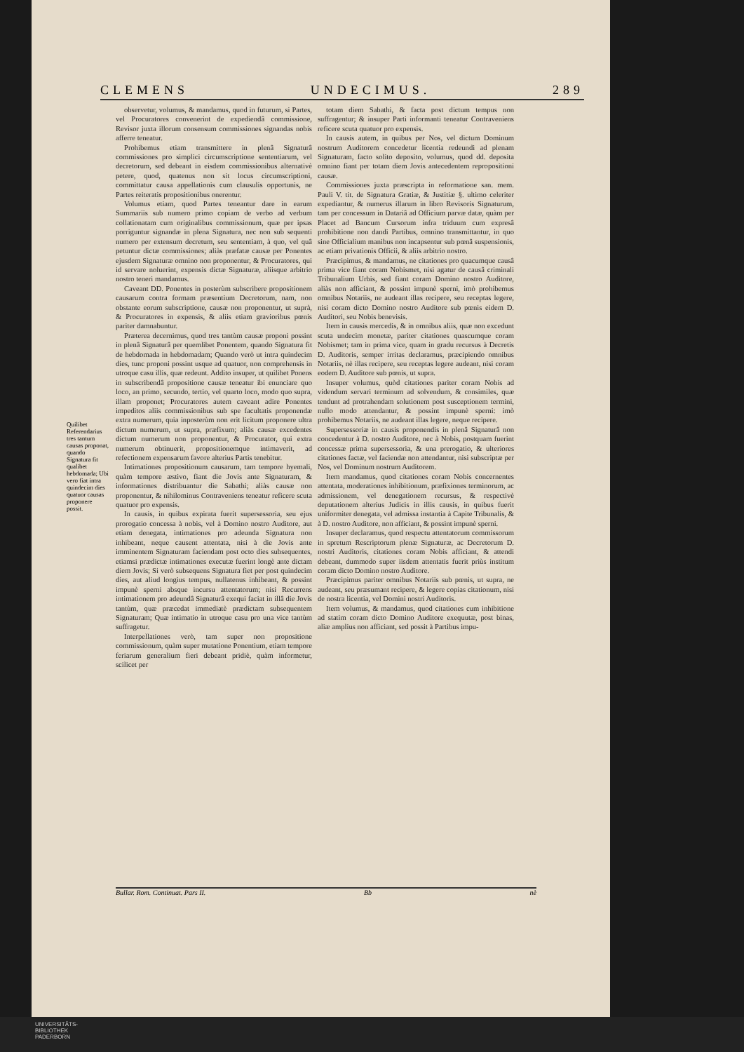CLEMENS UNDECIMUS. 289
Quilibet Referendarius tres tantum causas proponat, quando Signatura fit qualibet hebdomada; Ubi vero fiat intra quindecim dies quatuor causas proponere possit.
observetur, volumus, & mandamus, quod in futurum, si Partes, vel Procuratores convenerint de expediendâ commissione, Revisor juxta illorum consensum commissiones signandas nobis afferre teneatur.
Prohibemus etiam transmittere in plenâ Signaturâ commissiones pro simplici circumscriptione sententiarum, vel decretorum, sed debeant in eisdem commissionibus alternativè petere, quod, quatenus non sit locus circumscriptioni, committatur causa appellationis cum clausulis opportunis, ne Partes reiteratis propositionibus onerentur.
Volumus etiam, quod Partes teneantur dare in earum Summariis sub numero primo copiam de verbo ad verbum collationatam cum originalibus commissionum, quæ per ipsas porriguntur signandæ in plena Signatura, nec non sub sequenti numero per extensum decretum, seu sententiam, à quo, vel quâ petuntur dictæ commissiones; aliàs præfatæ causæ per Ponentes ejusdem Signaturæ omnino non proponentur, & Procuratores, qui id servare noluerint, expensis dictæ Signaturæ, aliisque arbitrio nostro teneri mandamus.
Caveant DD. Ponentes in posterùm subscribere propositionem causarum contra formam præsentium Decretorum, nam, non obstante eorum subscriptione, causæ non proponentur, ut suprà, & Procuratores in expensis, & aliis etiam gravioribus pœnis pariter damnabuntur.
Præterea decernimus, quod tres tantùm causæ proponi possint in plenâ Signaturâ per quemlibet Ponentem, quando Signatura fit de hebdomada in hebdomadam; Quando verò ut intra quindecim dies, tunc proponi possint usque ad quatuor, non comprehensis in utroque casu illis, quæ redeunt. Addito insuper, ut quilibet Ponens in subscribendâ propositione causæ teneatur ibi enunciare quo loco, an primo, secundo, tertio, vel quarto loco, modo quo supra, illam proponet; Procuratores autem caveant adire Ponentes impeditos aliis commissionibus sub spe facultatis proponendæ extra numerum, quia inposterùm non erit licitum proponere ultra dictum numerum, ut supra, præfixum; aliàs causæ excedentes dictum numerum non proponentur, & Procurator, qui extra numerum obtinuerit, propositionemque intimaverit, ad refectionem expensarum favore alterius Partis tenebitur.
Intimationes propositionum causarum, tam tempore hyemali, quàm tempore æstivo, fiant die Jovis ante Signaturam, & informationes distribuantur die Sabathi; aliàs causæ non proponentur, & nihilominus Contraveniens teneatur reficere scuta quatuor pro expensis.
In causis, in quibus expirata fuerit supersessoria, seu ejus prorogatio concessa à nobis, vel à Domino nostro Auditore, aut etiam denegata, intimationes pro adeunda Signatura non inhibeant, neque causent attentata, nisi à die Jovis ante imminentem Signaturam faciendam post octo dies subsequentes, etiamsi prædictæ intimationes executæ fuerint longè ante dictam diem Jovis; Si verò subsequens Signatura fiet per post quindecim dies, aut aliud longius tempus, nullatenus inhibeant, & possint impunè sperni absque incursu attentatorum; nisi Recurrens intimationem pro adeundâ Signaturâ exequi faciat in illâ die Jovis tantùm, quæ præcedat immediatè prædictam subsequentem Signaturam; Quæ intimatio in utroque casu pro una vice tantùm suffragetur.
Interpellationes verò, tam super non propositione commissionum, quàm super mutatione Ponentium, etiam tempore feriarum generalium fieri debeant pridiè, quàm informetur, scilicet per
totam diem Sabathi, & facta post dictum tempus non suffragentur; & insuper Parti informanti teneatur Contraveniens reficere scuta quatuor pro expensis.
In causis autem, in quibus per Nos, vel dictum Dominum nostrum Auditorem concedetur licentia redeundi ad plenam Signaturam, facto solito deposito, volumus, quod dd. deposita omnino fiant per totam diem Jovis antecedentem repropositioni causæ.
Commissiones juxta præscripta in reformatione san. mem. Pauli V. tit. de Signatura Gratiæ, & Justitiæ §. ultimo celeriter expediantur, & numerus illarum in libro Revisoris Signaturum, tam per concessum in Datariâ ad Officium parvæ datæ, quàm per Placet ad Bancum Cursorum infra triduum cum expresâ prohibitione non dandi Partibus, omnino transmittantur, in quo sine Officialium manibus non incapsentur sub pœnâ suspensionis, ac etiam privationis Officii, & aliis arbitrio nostro.
Præcipimus, & mandamus, ne citationes pro quacumque causâ prima vice fiant coram Nobismet, nisi agatur de causâ criminali Tribunalium Urbis, sed fiant coram Domino nostro Auditore, aliàs non afficiant, & possint impunè sperni, imò prohibemus omnibus Notariis, ne audeant illas recipere, seu receptas legere, nisi coram dicto Domino nostro Auditore sub pœnis eidem D. Auditori, seu Nobis benevisis.
Item in causis mercedis, & in omnibus aliis, quæ non excedunt scuta undecim monetæ, pariter citationes quascumque coram Nobismet; tam in prima vice, quam in gradu recursus à Decretis D. Auditoris, semper irritas declaramus, præcipiendo omnibus Notariis, nè illas recipere, seu receptas legere audeant, nisi coram eodem D. Auditore sub pœnis, ut supra.
Insuper volumus, quòd citationes pariter coram Nobis ad videndum servari terminum ad solvendum, & consimiles, quæ tendunt ad protrahendam solutionem post susceptionem termini, nullo modo attendantur, & possint impunè sperni: imò prohibemus Notariis, ne audeant illas legere, neque recipere.
Supersessoriæ in causis proponendis in plenâ Signaturâ non concedentur à D. nostro Auditore, nec à Nobis, postquam fuerint concessæ prima supersessoria, & una prerogatio, & ulteriores citationes factæ, vel faciendæ non attendantur, nisi subscriptæ per Nos, vel Dominum nostrum Auditorem.
Item mandamus, quod citationes coram Nobis concernentes attentata, moderationes inhibitionum, præfixiones terminorum, ac admissionem, vel denegationem recursus, & respectivè deputationem alterius Judicis in illis causis, in quibus fuerit uniformiter denegata, vel admissa instantia à Capite Tribunalis, & à D. nostro Auditore, non afficiant, & possint impunè sperni.
Insuper declaramus, quod respectu attentatorum commissorum in spretum Rescriptorum plenæ Signaturæ, ac Decretorum D. nostri Auditoris, citationes coram Nobis afficiant, & attendi debeant, dummodo super iisdem attentatis fuerit priùs institum coram dicto Domino nostro Auditore.
Præcipimus pariter omnibus Notariis sub pœnis, ut supra, ne audeant, seu præsumant recipere, & legere copias citationum, nisi de nostra licentia, vel Domini nostri Auditoris.
Item volumus, & mandamus, quod citationes cum inhibitione ad statim coram dicto Domino Auditore exequutæ, post binas, aliæ amplius non afficiant, sed possit à Partibus impu-
Bullar. Rom. Continuat. Pars II. Bb nè
UNIVERSITÄTS-
BIBLIOTHEK
PADERBORN